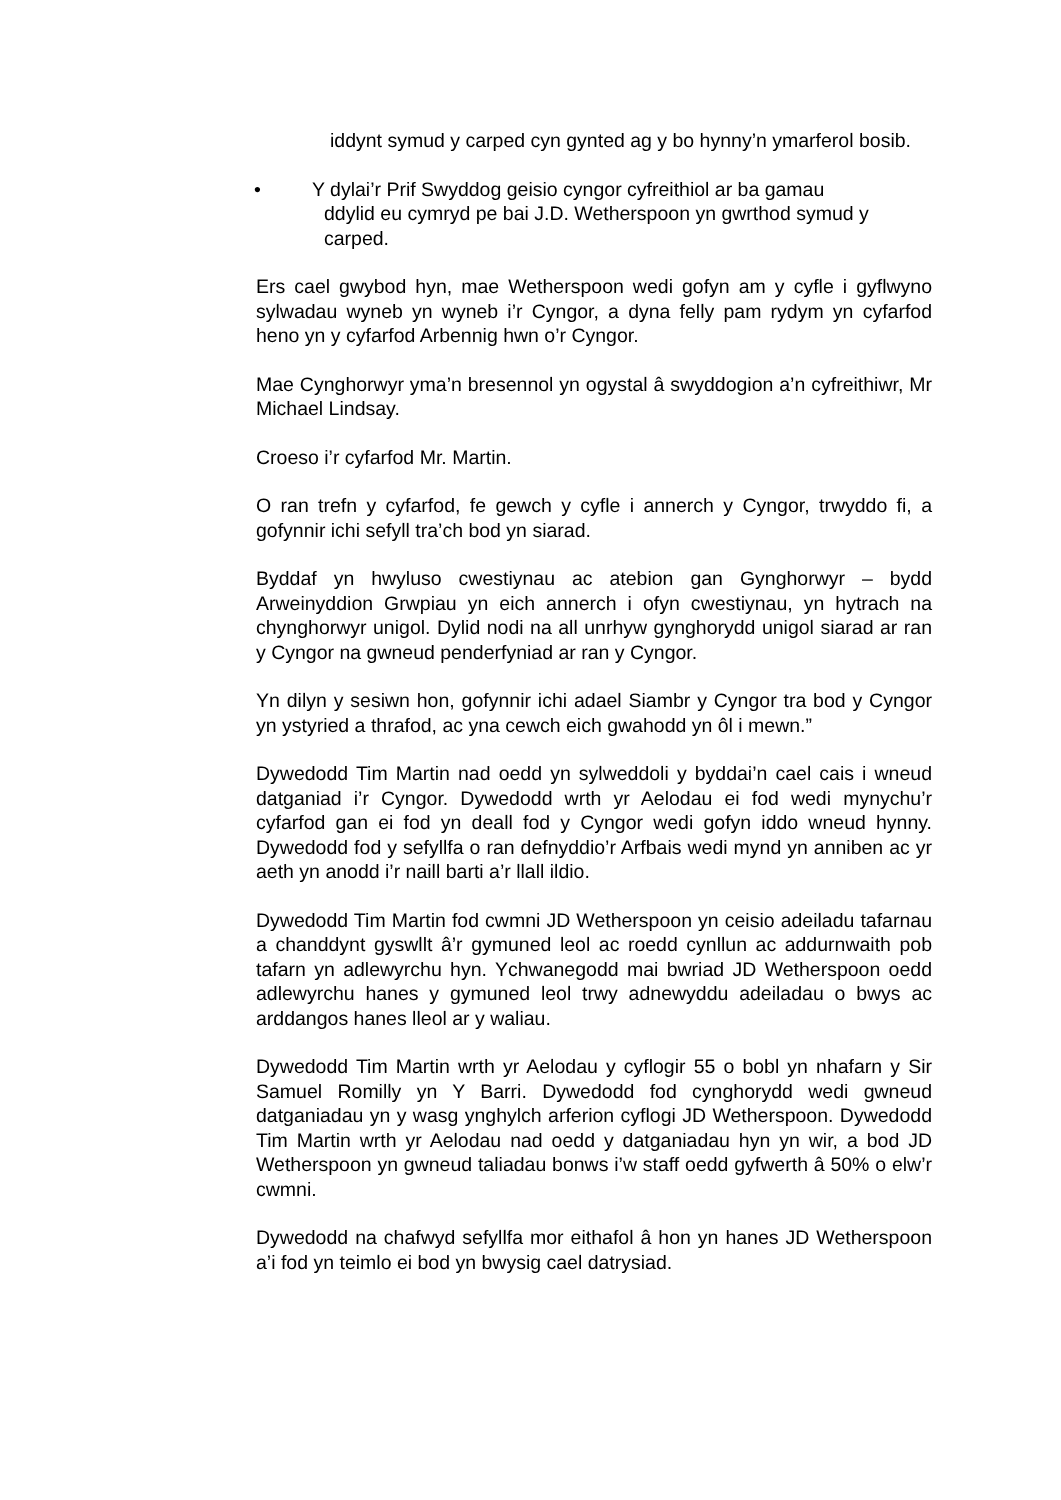iddynt symud y carped cyn gynted ag y bo hynny’n ymarferol bosib.
• Y dylai’r Prif Swyddog geisio cyngor cyfreithiol ar ba gamau
ddylid eu cymryd pe bai J.D. Wetherspoon yn gwrthod symud y
carped.
Ers cael gwybod hyn, mae Wetherspoon wedi gofyn am y cyfle i gyflwyno sylwadau wyneb yn wyneb i’r Cyngor, a dyna felly pam rydym yn cyfarfod heno yn y cyfarfod Arbennig hwn o’r Cyngor.
Mae Cynghorwyr yma’n bresennol yn ogystal â swyddogion a’n cyfreithiwr, Mr Michael Lindsay.
Croeso i’r cyfarfod Mr. Martin.
O ran trefn y cyfarfod, fe gewch y cyfle i annerch y Cyngor, trwyddo fi, a gofynnir ichi sefyll tra’ch bod yn siarad.
Byddaf yn hwyluso cwestiynau ac atebion gan Gynghorwyr – bydd Arweinyddion Grwpiau yn eich annerch i ofyn cwestiynau, yn hytrach na chynghorwyr unigol. Dylid nodi na all unrhyw gynghorydd unigol siarad ar ran y Cyngor na gwneud penderfyniad ar ran y Cyngor.
Yn dilyn y sesiwn hon, gofynnir ichi adael Siambr y Cyngor tra bod y Cyngor yn ystyried a thrafod, ac yna cewch eich gwahodd yn ôl i mewn.”
Dywedodd Tim Martin nad oedd yn sylweddoli y byddai’n cael cais i wneud datganiad i’r Cyngor. Dywedodd wrth yr Aelodau ei fod wedi mynychu’r cyfarfod gan ei fod yn deall fod y Cyngor wedi gofyn iddo wneud hynny. Dywedodd fod y sefyllfa o ran defnyddio’r Arfbais wedi mynd yn anniben ac yr aeth yn anodd i’r naill barti a’r llall ildio.
Dywedodd Tim Martin fod cwmni JD Wetherspoon yn ceisio adeiladu tafarnau a chanddynt gyswllt â’r gymuned leol ac roedd cynllun ac addurnwaith pob tafarn yn adlewyrchu hyn. Ychwanegodd mai bwriad JD Wetherspoon oedd adlewyrchu hanes y gymuned leol trwy adnewyddu adeiladau o bwys ac arddangos hanes lleol ar y waliau.
Dywedodd Tim Martin wrth yr Aelodau y cyflogir 55 o bobl yn nhafarn y Sir Samuel Romilly yn Y Barri. Dywedodd fod cynghorydd wedi gwneud datganiadau yn y wasg ynghylch arferion cyflogi JD Wetherspoon. Dywedodd Tim Martin wrth yr Aelodau nad oedd y datganiadau hyn yn wir, a bod JD Wetherspoon yn gwneud taliadau bonws i’w staff oedd gyfwerth â 50% o elw’r cwmni.
Dywedodd na chafwyd sefyllfa mor eithafol â hon yn hanes JD Wetherspoon a’i fod yn teimlo ei bod yn bwysig cael datrysiad.